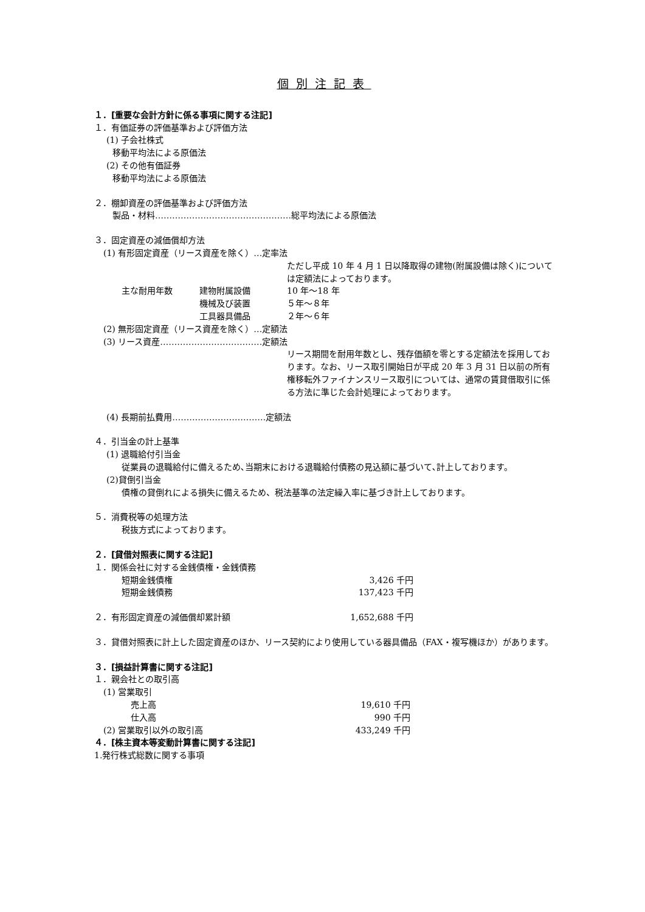個別注記表
１．[重要な会計方針に係る事項に関する注記]
１．有価証券の評価基準および評価方法
(1) 子会社株式
移動平均法による原価法
(2) その他有価証券
移動平均法による原価法
２．棚卸資産の評価基準および評価方法
製品・材料…………………………………………総平均法による原価法
３．固定資産の減価償却方法
(1) 有形固定資産（リース資産を除く）…定率法
ただし平成 10 年 4 月 1 日以降取得の建物(附属設備は除く)については定額法によっております。
主な耐用年数 建物附属設備 10 年～18 年
機械及び装置 ５年～８年
工具器具備品 ２年～６年
(2) 無形固定資産（リース資産を除く）…定額法
(3) リース資産………………………………定額法
リース期間を耐用年数とし、残存価額を零とする定額法を採用しております。なお、リース取引開始日が平成 20 年 3 月 31 日以前の所有権移転外ファイナンスリース取引については、通常の賃貸借取引に係る方法に準じた会計処理によっております。
(4) 長期前払費用……………………………定額法
４．引当金の計上基準
(1) 退職給付引当金
従業員の退職給付に備えるため､当期末における退職給付債務の見込額に基づいて､計上しております。
(2)貸倒引当金
債権の貸倒れによる損失に備えるため、税法基準の法定繰入率に基づき計上しております。
５．消費税等の処理方法
税抜方式によっております。
２．[貸借対照表に関する注記]
１．関係会社に対する金銭債権・金銭債務
短期金銭債権 3,426 千円
短期金銭債務 137,423 千円
２．有形固定資産の減価償却累計額 1,652,688 千円
３．貸借対照表に計上した固定資産のほか、リース契約により使用している器具備品（FAX・複写機ほか）があります。
３．[損益計算書に関する注記]
１．親会社との取引高
(1) 営業取引
売上高 19,610 千円
仕入高 990 千円
(2) 営業取引以外の取引高 433,249 千円
４．[株主資本等変動計算書に関する注記]
1.発行株式総数に関する事項